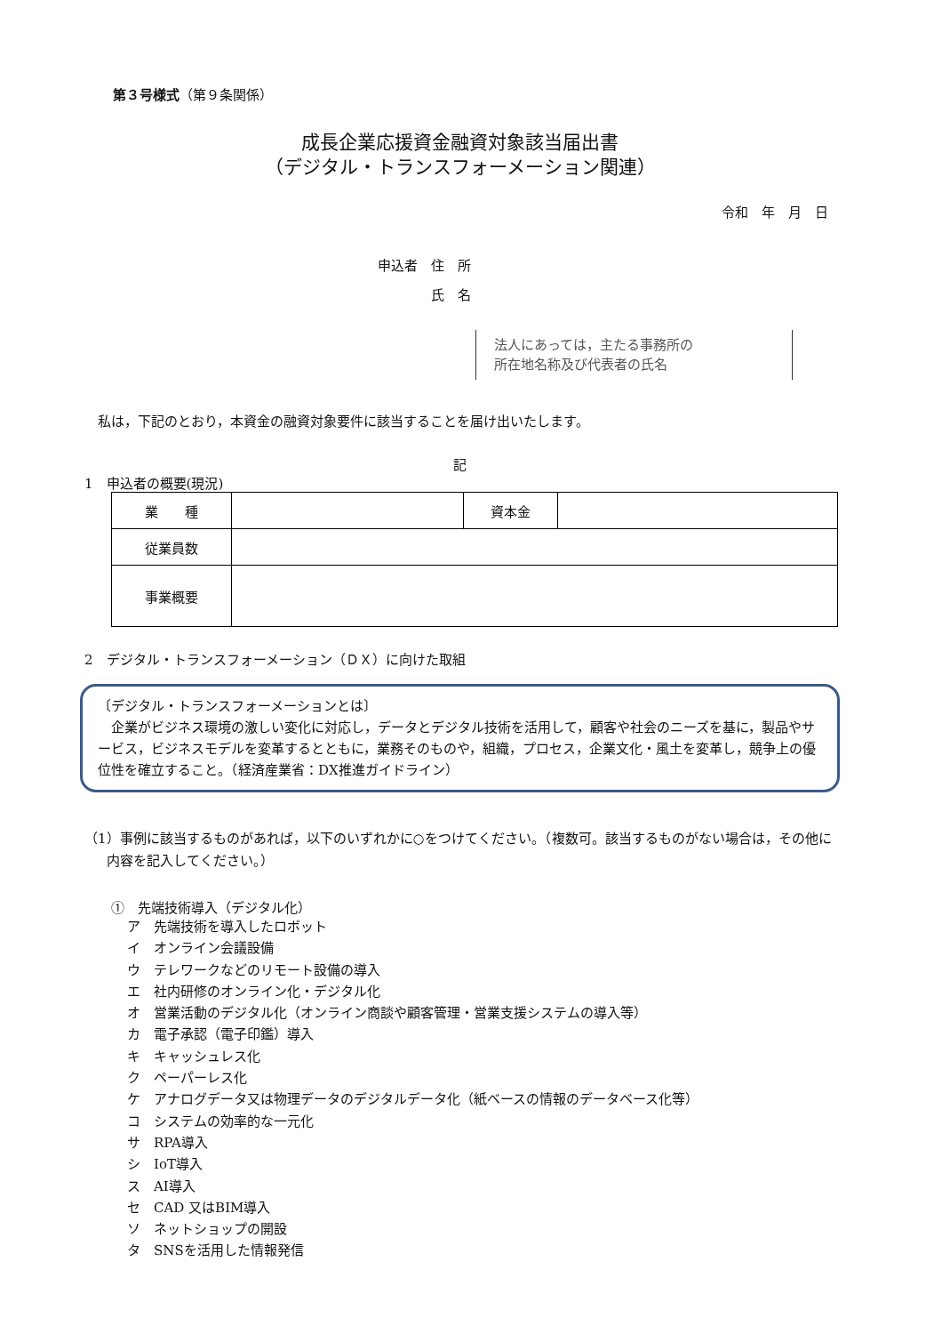第３号様式（第９条関係）
成長企業応援資金融資対象該当届出書
（デジタル・トランスフォーメーション関連）
令和　年　月　日
申込者　住　所
　　　　氏　名
法人にあっては，主たる事務所の
所在地名称及び代表者の氏名
私は，下記のとおり，本資金の融資対象要件に該当することを届け出いたします。
記
1　申込者の概要(現況)
| 業 種 | | 資本金 | |
| 従業員数 | | | |
| 事業概要 | | | |
2　デジタル・トランスフォーメーション（ＤＸ）に向けた取組
〔デジタル・トランスフォーメーションとは〕
　企業がビジネス環境の激しい変化に対応し，データとデジタル技術を活用して，顧客や社会のニーズを基に，製品やサービス，ビジネスモデルを変革するとともに，業務そのものや，組織，プロセス，企業文化・風土を変革し，競争上の優位性を確立すること。（経済産業省：DX推進ガイドライン）
（1）事例に該当するものがあれば，以下のいずれかに○をつけてください。（複数可。該当するものがない場合は，その他に内容を記入してください。）
①　先端技術導入（デジタル化）
ア　先端技術を導入したロボット
イ　オンライン会議設備
ウ　テレワークなどのリモート設備の導入
エ　社内研修のオンライン化・デジタル化
オ　営業活動のデジタル化（オンライン商談や顧客管理・営業支援システムの導入等）
カ　電子承認（電子印鑑）導入
キ　キャッシュレス化
ク　ペーパーレス化
ケ　アナログデータ又は物理データのデジタルデータ化（紙ベースの情報のデータベース化等）
コ　システムの効率的な一元化
サ　RPA導入
シ　IoT導入
ス　AI導入
セ　CAD 又はBIM導入
ソ　ネットショップの開設
タ　SNSを活用した情報発信